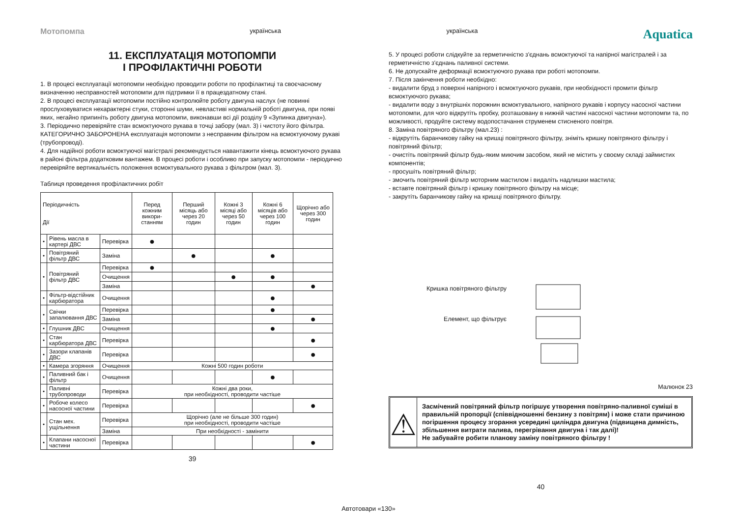Мотопомпа українська українська Aquatica
11. ЕКСПЛУАТАЦІЯ МОТОПОМПИ
І ПРОФІЛАКТИЧНІ РОБОТИ
1. В процесі експлуатації мотопомпи необхідно проводити роботи по профілактиці та своєчасному визначенню несправностей мотопомпи для підтримки її в працездатному стані.
2. В процесі експлуатації мотопомпи постійно контролюйте роботу двигуна наслух (не повинні прослуховуватися нехарактерні стуки, сторонні шуми, невластиві нормальній роботі двигуна, при появі яких, негайно припиніть роботу двигуна мотопомпи, виконавши всі дії розділу 9 «Зупинка двигуна»).
3. Періодично перевіряйте стан всмоктуючого рукава в точці забору (мал. 3) і чистоту його фільтра. КАТЕГОРИЧНО ЗАБОРОНЕНА експлуатація мотопомпи з несправним фільтром на всмоктуючому рукаві (трубопроводі).
4. Для надійної роботи всмоктуючої магістралі рекомендується навантажити кінець всмоктуючого рукава в районі фільтра додатковим вантажем. В процесі роботи і особливо при запуску мотопомпи - періодично перевіряйте вертикальність положення всмоктувального рукава з фільтром (мал. 3).
Таблиця проведення профілактичних робіт
| Періодичність Дії | | | Перед кожним викори-станням | Перший місяць або через 20 годин | Кожні 3 місяці або через 50 годин | Кожні 6 місяців або через 100 годин | Щорічно або через 300 годин |
| --- | --- | --- | --- | --- | --- | --- | --- |
| • | Рівень масла в картері ДВС | Перевірка | ● | | | | |
| • | Повітряний фільтр ДВС | Заміна | | ● | | ● | |
| • | Повітряний фільтр ДВС | Перевірка | ● | | | | |
| | | Очищення | | | ● | ● | |
| | | Заміна | | | | | ● |
| • | Фільтр-відстійник карбюратора | Очищення | | | | ● | |
| • | Свічки запалювання ДВС | Перевірка | | | | ● | |
| | | Заміна | | | | | ● |
| • | Глушник ДВС | Очищення | | | | ● | |
| • | Стан карбюратора ДВС | Перевірка | | | | | ● |
| • | Зазори клапанів ДВС | Перевірка | | | | | ● |
| • | Камера згоряння | Очищення | Кожні 500 годин роботи | | | | |
| • | Паливний бак і фільтр | Очищення | | | | ● | |
| • | Паливні трубопроводи | Перевірка | Кожні два роки, при необхідності, проводити частіше | | | | |
| • | Робоче колесо насосної частини | Перевірка | | | | | ● |
| • | Стан мех. ущільнення | Перевірка | Щорічно (але не більше 300 годин) при необхідності, проводити частіше | | | | |
| | | Заміна | При необхідності - замінити | | | | |
| • | Клапани насосної частини | Перевірка | | | | | ● |
39
5. У процесі роботи слідкуйте за герметичністю з'єднань всмоктуючої та напірної магістралей і за герметичністю з'єднань паливної системи.
6. Не допускайте деформації всмоктуючого рукава при роботі мотопомпи.
7. Після закінчення роботи необхідно:
- видалити бруд з поверхні напірного і всмоктуючого рукавів, при необхідності промити фільтр всмоктуючого рукава;
- видалити воду з внутрішніх порожнин всмоктувального, напірного рукавів і корпусу насосної частини мотопомпи, для чого відкрутіть пробку, розташовану в нижній частині насосної частини мотопомпи та, по можливості, продуйте систему водопостачання струменем стисненого повітря.
8. Заміна повітряного фільтру (мал.23) :
- відкрутіть баранчикову гайку на кришці повітряного фільтру, зніміть кришку повітряного фільтру і повітряний фільтр;
- очистіть повітряний фільтр будь-яким миючим засобом, який не містить у своєму складі займистих компонентів;
- просушіть повітряний фільтр;
- змочить повітряний фільтр моторним мастилом і видаліть надлишки мастила;
- вставте повітряний фільтр і кришку повітряного фільтру на місце;
- закрутіть баранчикову гайку на кришці повітряного фільтру.
Кришка повітряного фільтру
Елемент, що фільтрує
Малюнок 23
⚠
Засмічений повітряний фільтр погіршує утворення повітряно-паливної суміші в правильній пропорції (співвідношенні бензину з повітрям) і може стати причиною погіршення процесу згорання усередині циліндра двигуна (підвищена димність, збільшення витрати палива, перегрівання двигуна і так далі)!
Не забувайте робити планову заміну повітряного фільтру !
40
Автотовари «130»